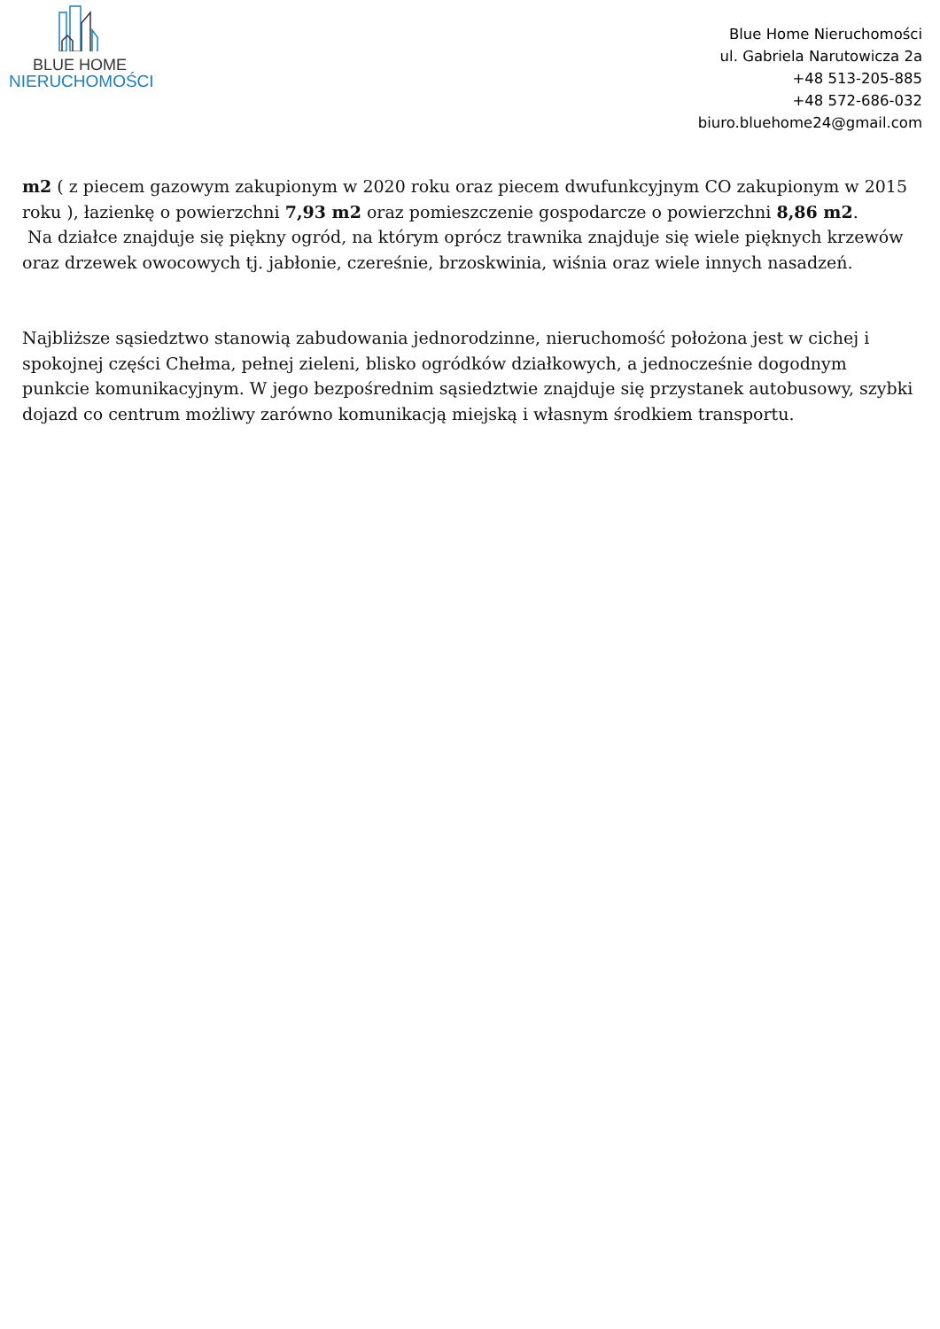BLUE HOME
NIERUCHOMOŚCI
Blue Home Nieruchomości
ul. Gabriela Narutowicza 2a
+48 513-205-885
+48 572-686-032
biuro.bluehome24@gmail.com
m2 ( z piecem gazowym zakupionym w 2020 roku oraz piecem dwufunkcyjnym CO zakupionym w 2015 roku ), łazienkę o powierzchni 7,93 m2 oraz pomieszczenie gospodarcze o powierzchni 8,86 m2.
Na działce znajduje się piękny ogród, na którym oprócz trawnika znajduje się wiele pięknych krzewów oraz drzewek owocowych tj. jabłonie, czereśnie, brzoskwinia, wiśnia oraz wiele innych nasadzeń.
Najbliższe sąsiedztwo stanowią zabudowania jednorodzinne, nieruchomość położona jest w cichej i spokojnej części Chełma, pełnej zieleni, blisko ogródków działkowych, a jednocześnie dogodnym punkcie komunikacyjnym. W jego bezpośrednim sąsiedztwie znajduje się przystanek autobusowy, szybki dojazd co centrum możliwy zarówno komunikacją miejską i własnym środkiem transportu.